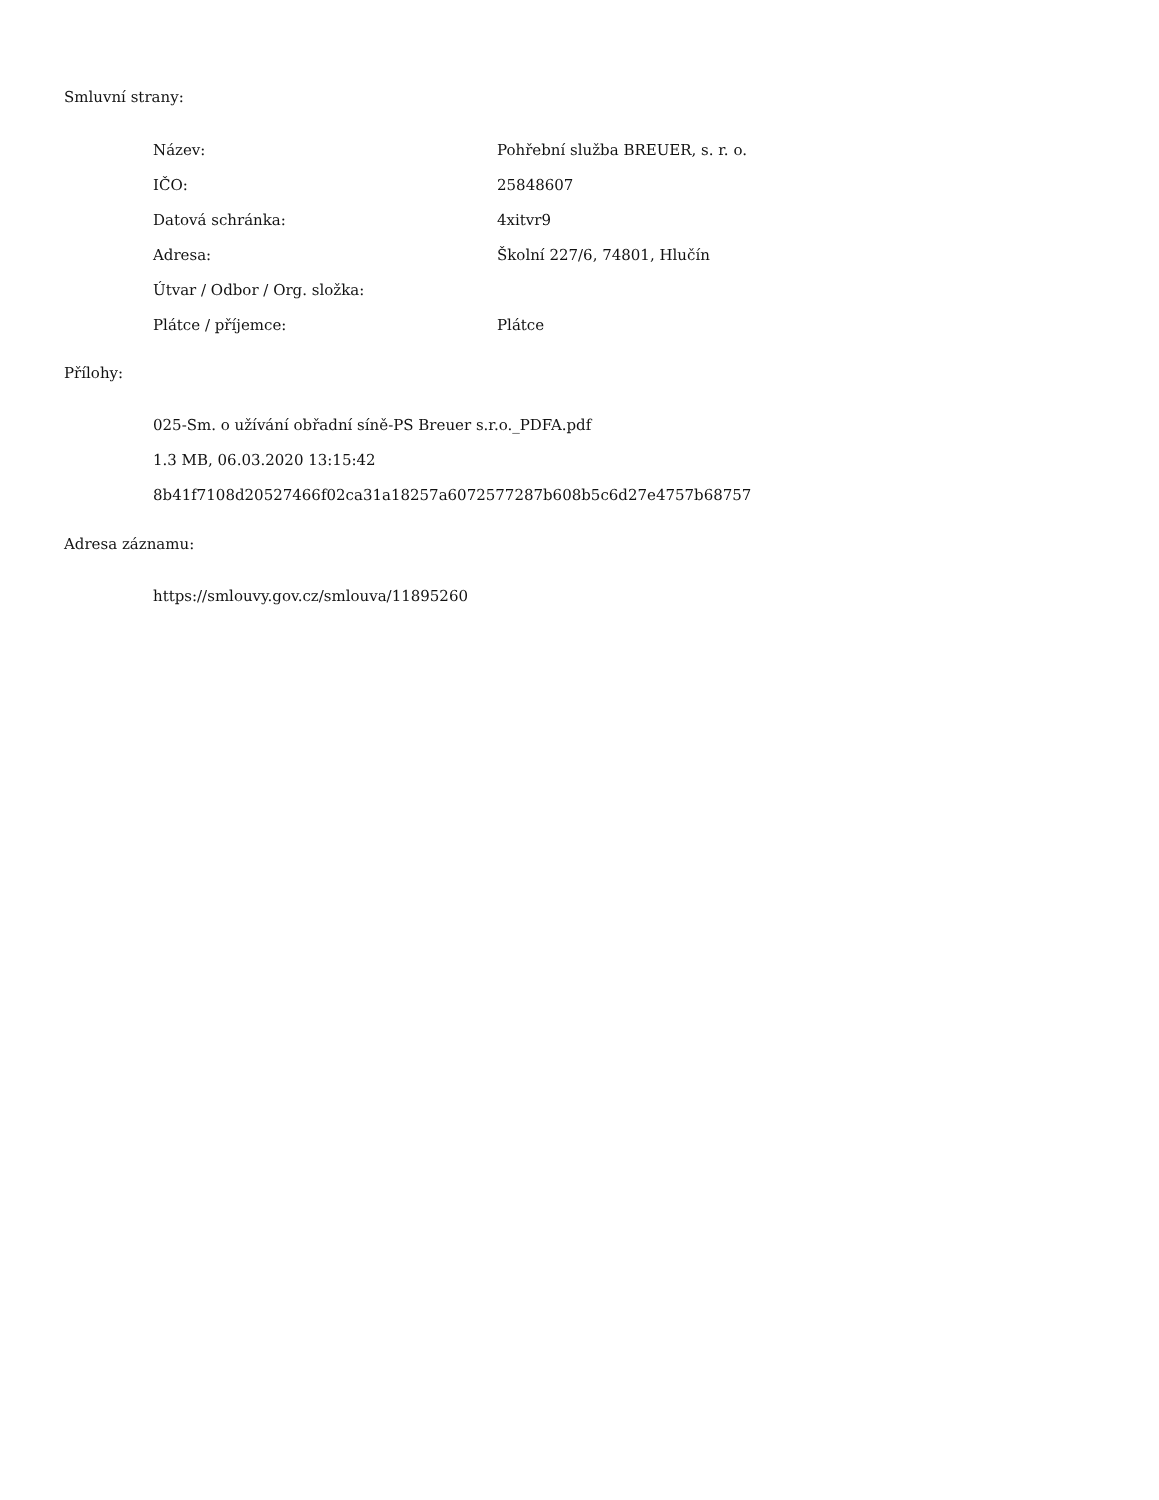Smluvní strany:
| Název: | Pohřební služba BREUER, s. r. o. |
| IČO: | 25848607 |
| Datová schránka: | 4xitvr9 |
| Adresa: | Školní 227/6, 74801, Hlučín |
| Útvar / Odbor / Org. složka: | |
| Plátce / příjemce: | Plátce |
Přílohy:
025-Sm. o užívání obřadní síně-PS Breuer s.r.o._PDFA.pdf
1.3 MB, 06.03.2020 13:15:42
8b41f7108d20527466f02ca31a18257a6072577287b608b5c6d27e4757b68757
Adresa záznamu:
https://smlouvy.gov.cz/smlouva/11895260